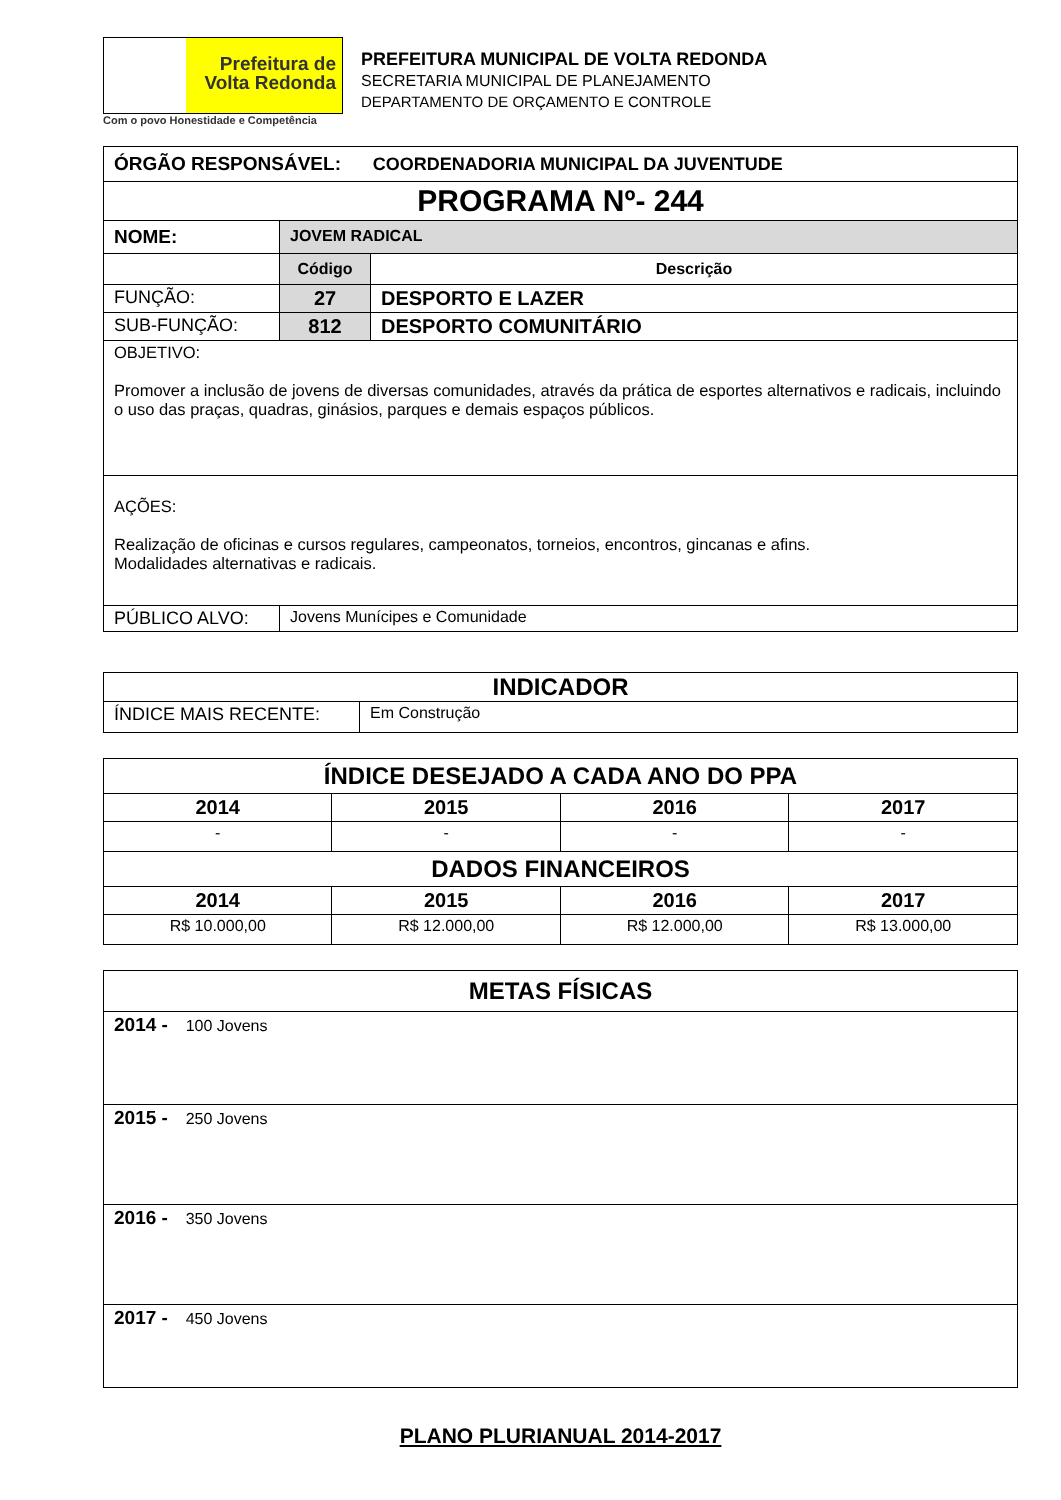Prefeitura de
Volta Redonda
Com o povo Honestidade e Competência
PREFEITURA MUNICIPAL DE VOLTA REDONDA
SECRETARIA MUNICIPAL DE PLANEJAMENTO
DEPARTAMENTO DE ORÇAMENTO E CONTROLE
| ÓRGÃO RESPONSÁVEL: COORDENADORIA MUNICIPAL DA JUVENTUDE | | |
| PROGRAMA Nº- 244 | | |
| NOME: | JOVEM RADICAL | |
| | Código | Descrição |
| FUNÇÃO: | 27 | DESPORTO E LAZER |
| SUB-FUNÇÃO: | 812 | DESPORTO COMUNITÁRIO |
| OBJETIVO: Promover a inclusão de jovens de diversas comunidades, através da prática de esportes alternativos e radicais, incluindo o uso das praças, quadras, ginásios, parques e demais espaços públicos. | | |
| AÇÕES: Realização de oficinas e cursos regulares, campeonatos, torneios, encontros, gincanas e afins. Modalidades alternativas e radicais. | | |
| PÚBLICO ALVO: | Jovens Munícipes e Comunidade | |
| INDICADOR | |
| ÍNDICE MAIS RECENTE: | Em Construção |
| ÍNDICE DESEJADO A CADA ANO DO PPA | | | |
| 2014 | 2015 | 2016 | 2017 |
| - | - | - | - |
| DADOS FINANCEIROS | | | |
| 2014 | 2015 | 2016 | 2017 |
| R$ 10.000,00 | R$ 12.000,00 | R$ 12.000,00 | R$ 13.000,00 |
| METAS FÍSICAS |
| 2014 - 100 Jovens |
| 2015 - 250 Jovens |
| 2016 - 350 Jovens |
| 2017 - 450 Jovens |
PLANO PLURIANUAL 2014-2017